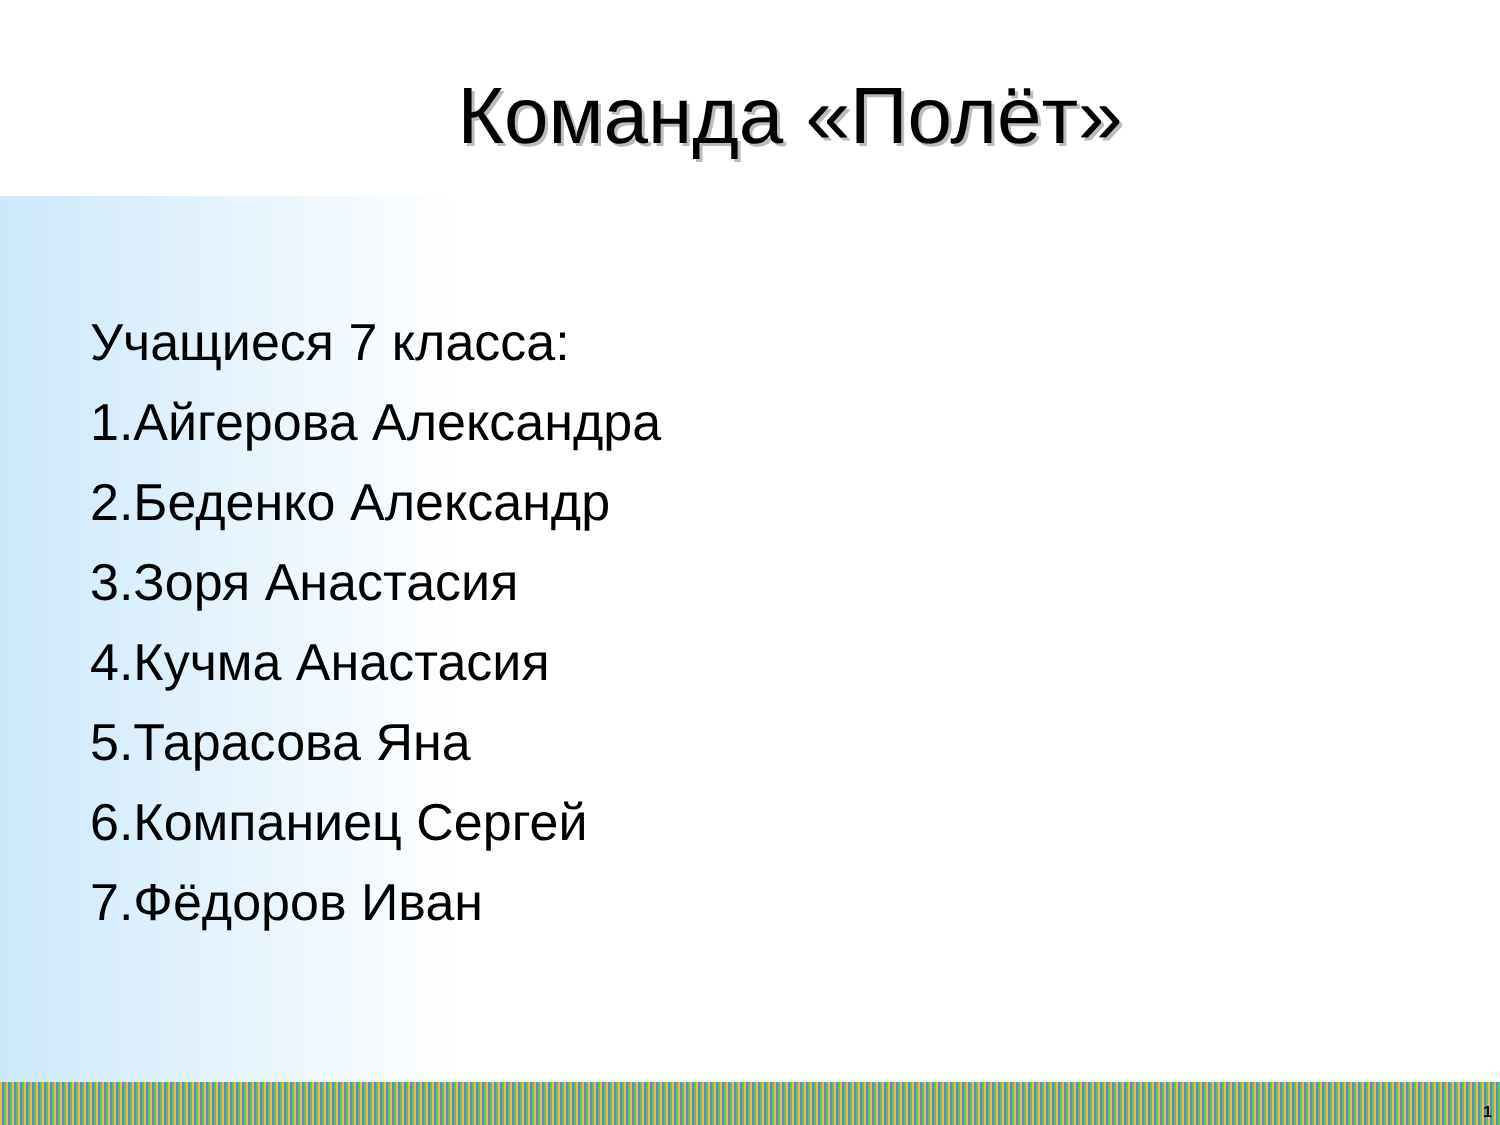Команда «Полёт»
Учащиеся 7 класса:
1.Айгерова Александра
2.Беденко Александр
3.Зоря Анастасия
4.Кучма Анастасия
5.Тарасова Яна
6.Компаниец Сергей
7.Фёдоров Иван
1